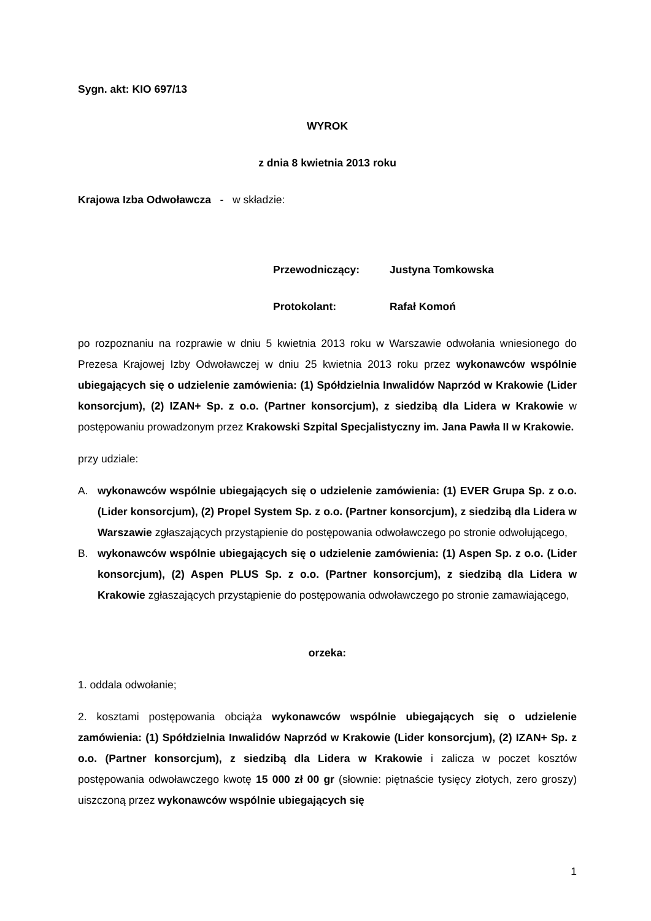Sygn. akt: KIO 697/13
WYROK
z dnia 8 kwietnia 2013 roku
Krajowa Izba Odwoławcza - w składzie:
Przewodniczący: Justyna Tomkowska
Protokolant: Rafał Komoń
po rozpoznaniu na rozprawie w dniu 5 kwietnia 2013 roku w Warszawie odwołania wniesionego do Prezesa Krajowej Izby Odwoławczej w dniu 25 kwietnia 2013 roku przez wykonawców wspólnie ubiegających się o udzielenie zamówienia: (1) Spółdzielnia Inwalidów Naprzód w Krakowie (Lider konsorcjum), (2) IZAN+ Sp. z o.o. (Partner konsorcjum), z siedzibą dla Lidera w Krakowie w postępowaniu prowadzonym przez Krakowski Szpital Specjalistyczny im. Jana Pawła II w Krakowie.
przy udziale:
A. wykonawców wspólnie ubiegających się o udzielenie zamówienia: (1) EVER Grupa Sp. z o.o. (Lider konsorcjum), (2) Propel System Sp. z o.o. (Partner konsorcjum), z siedzibą dla Lidera w Warszawie zgłaszających przystąpienie do postępowania odwoławczego po stronie odwołującego,
B. wykonawców wspólnie ubiegających się o udzielenie zamówienia: (1) Aspen Sp. z o.o. (Lider konsorcjum), (2) Aspen PLUS Sp. z o.o. (Partner konsorcjum), z siedzibą dla Lidera w Krakowie zgłaszających przystąpienie do postępowania odwoławczego po stronie zamawiającego,
orzeka:
1. oddala odwołanie;
2. kosztami postępowania obciąża wykonawców wspólnie ubiegających się o udzielenie zamówienia: (1) Spółdzielnia Inwalidów Naprzód w Krakowie (Lider konsorcjum), (2) IZAN+ Sp. z o.o. (Partner konsorcjum), z siedzibą dla Lidera w Krakowie i zalicza w poczet kosztów postępowania odwoławczego kwotę 15 000 zł 00 gr (słownie: piętnaście tysięcy złotych, zero groszy) uiszczoną przez wykonawców wspólnie ubiegających się
1